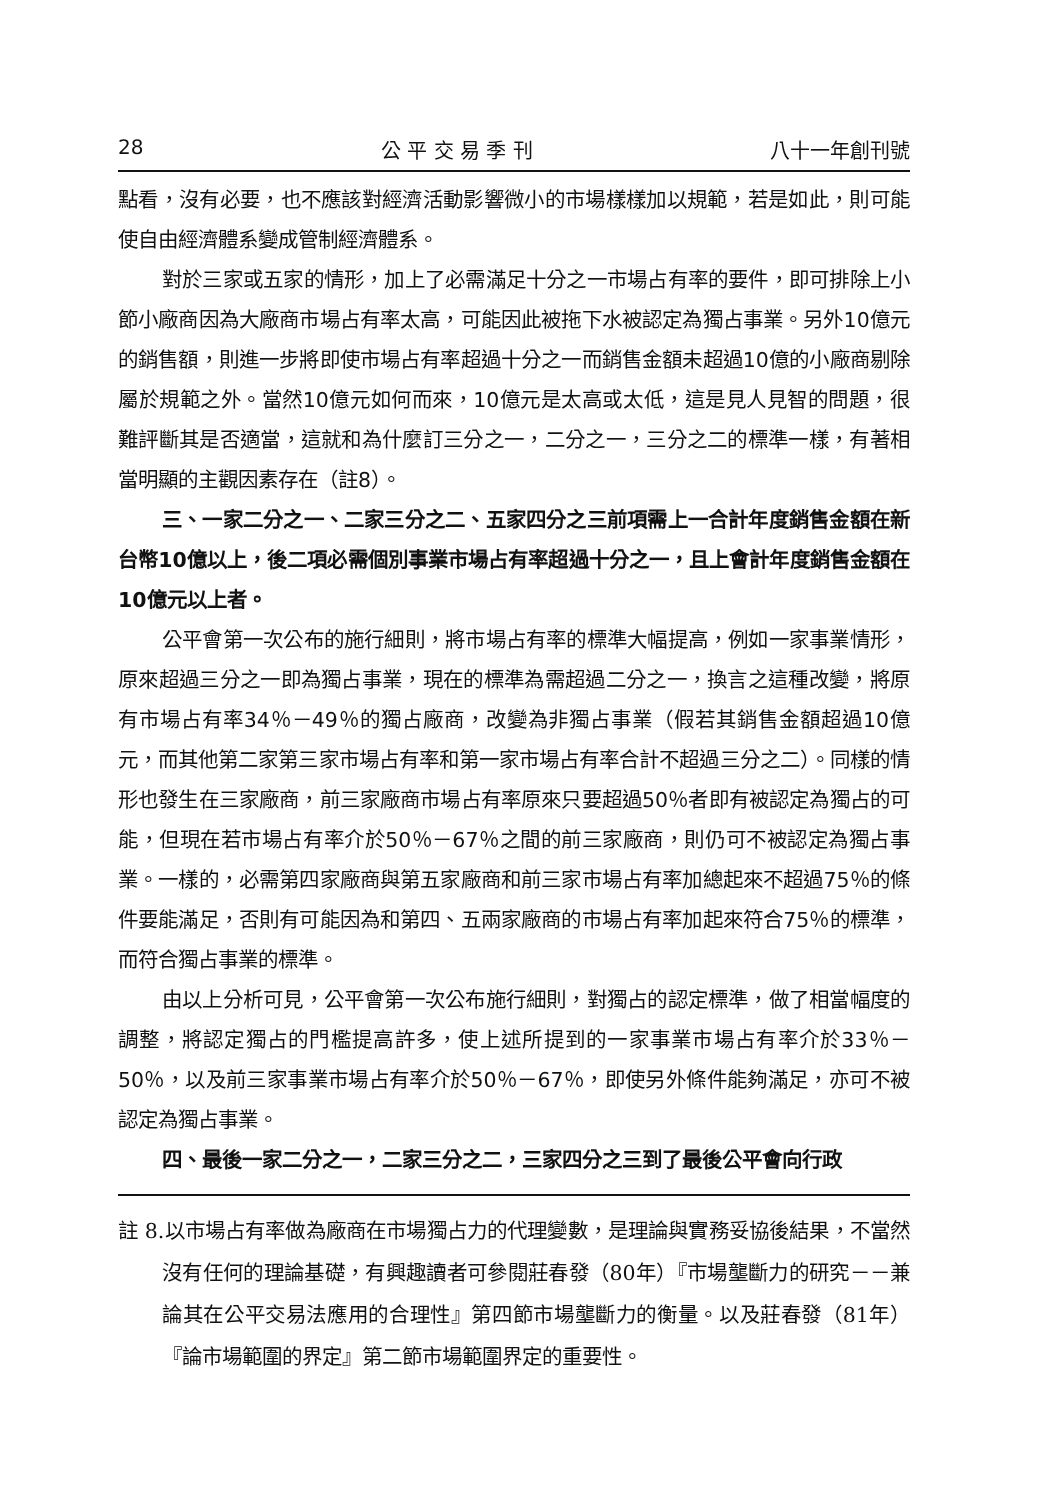28 公 平 交 易 季 刊 八十一年創刊號
點看，沒有必要，也不應該對經濟活動影響微小的市場樣樣加以規範，若是如此，則可能使自由經濟體系變成管制經濟體系。
對於三家或五家的情形，加上了必需滿足十分之一市場占有率的要件，即可排除上小節小廠商因為大廠商市場占有率太高，可能因此被拖下水被認定為獨占事業。另外10億元的銷售額，則進一步將即使市場占有率超過十分之一而銷售金額未超過10億的小廠商剔除屬於規範之外。當然10億元如何而來，10億元是太高或太低，這是見人見智的問題，很難評斷其是否適當，這就和為什麼訂三分之一，二分之一，三分之二的標準一樣，有著相當明顯的主觀因素存在（註8）。
三、一家二分之一、二家三分之二、五家四分之三前項需上一合計年度銷售金額在新台幣10億以上，後二項必需個別事業市場占有率超過十分之一，且上會計年度銷售金額在10億元以上者。
公平會第一次公布的施行細則，將市場占有率的標準大幅提高，例如一家事業情形，原來超過三分之一即為獨占事業，現在的標準為需超過二分之一，換言之這種改變，將原有市場占有率34％－49％的獨占廠商，改變為非獨占事業（假若其銷售金額超過10億元，而其他第二家第三家市場占有率和第一家市場占有率合計不超過三分之二）。同樣的情形也發生在三家廠商，前三家廠商市場占有率原來只要超過50％者即有被認定為獨占的可能，但現在若市場占有率介於50％－67％之間的前三家廠商，則仍可不被認定為獨占事業。一樣的，必需第四家廠商與第五家廠商和前三家市場占有率加總起來不超過75％的條件要能滿足，否則有可能因為和第四、五兩家廠商的市場占有率加起來符合75％的標準，而符合獨占事業的標準。
由以上分析可見，公平會第一次公布施行細則，對獨占的認定標準，做了相當幅度的調整，將認定獨占的門檻提高許多，使上述所提到的一家事業市場占有率介於33％－50％，以及前三家事業市場占有率介於50％－67％，即使另外條件能夠滿足，亦可不被認定為獨占事業。
四、最後一家二分之一，二家三分之二，三家四分之三到了最後公平會向行政
註 8.以市場占有率做為廠商在市場獨占力的代理變數，是理論與實務妥協後結果，不當然沒有任何的理論基礎，有興趣讀者可參閱莊春發（80年）『市場壟斷力的研究－－兼論其在公平交易法應用的合理性』第四節市場壟斷力的衡量。以及莊春發（81年）『論市場範圍的界定』第二節市場範圍界定的重要性。